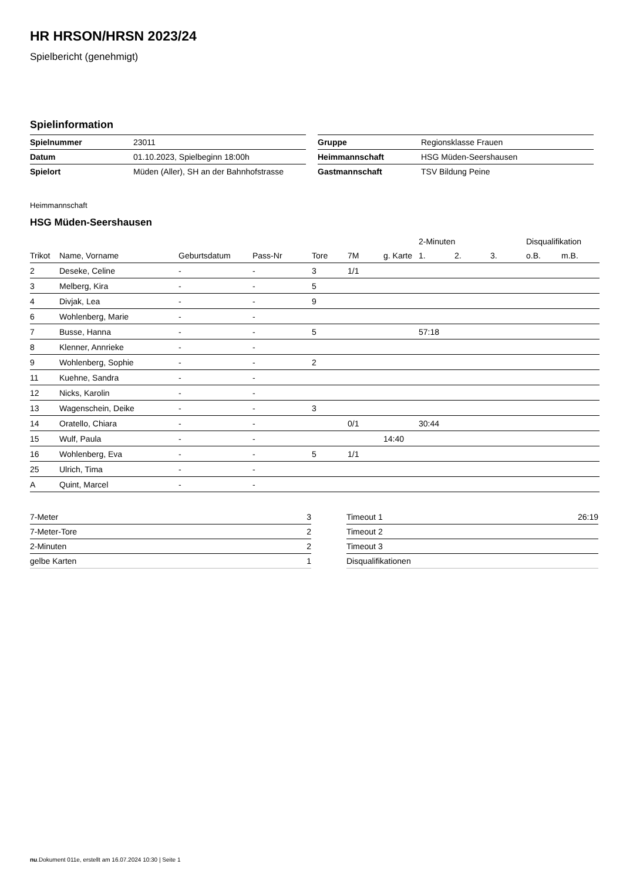HR HRSON/HRSN 2023/24
Spielbericht (genehmigt)
Spielinformation
| Spielnummer | 23011 |
| Datum | 01.10.2023, Spielbeginn 18:00h |
| Spielort | Müden (Aller), SH an der Bahnhofstrasse |
| Gruppe | Regionsklasse Frauen |
| Heimmannschaft | HSG Müden-Seershausen |
| Gastmannschaft | TSV Bildung Peine |
Heimmannschaft
HSG Müden-Seershausen
| | | | | | | | 2-Minuten | | | Disqualifikation | |
| --- | --- | --- | --- | --- | --- | --- | --- | --- | --- | --- | --- |
| Trikot | Name, Vorname | Geburtsdatum | Pass-Nr | Tore | 7M | g. Karte | 1. | 2. | 3. | o.B. | m.B. |
| 2 | Deseke, Celine | - | - | 3 | 1/1 | | | | | | |
| 3 | Melberg, Kira | - | - | 5 | | | | | | | |
| 4 | Divjak, Lea | - | - | 9 | | | | | | | |
| 6 | Wohlenberg, Marie | - | - | | | | | | | | |
| 7 | Busse, Hanna | - | - | 5 | | | 57:18 | | | | |
| 8 | Klenner, Annrieke | - | - | | | | | | | | |
| 9 | Wohlenberg, Sophie | - | - | 2 | | | | | | | |
| 11 | Kuehne, Sandra | - | - | | | | | | | | |
| 12 | Nicks, Karolin | - | - | | | | | | | | |
| 13 | Wagenschein, Deike | - | - | 3 | | | | | | | |
| 14 | Oratello, Chiara | - | - | | 0/1 | | 30:44 | | | | |
| 15 | Wulf, Paula | - | - | | | 14:40 | | | | | |
| 16 | Wohlenberg, Eva | - | - | 5 | 1/1 | | | | | | |
| 25 | Ulrich, Tima | - | - | | | | | | | | |
| A | Quint, Marcel | - | - | | | | | | | | |
| 7-Meter | 3 |
| 7-Meter-Tore | 2 |
| 2-Minuten | 2 |
| gelbe Karten | 1 |
| Timeout 1 | 26:19 |
| Timeout 2 | |
| Timeout 3 | |
| Disqualifikationen | |
nu.Dokument 011e, erstellt am 16.07.2024 10:30 | Seite 1